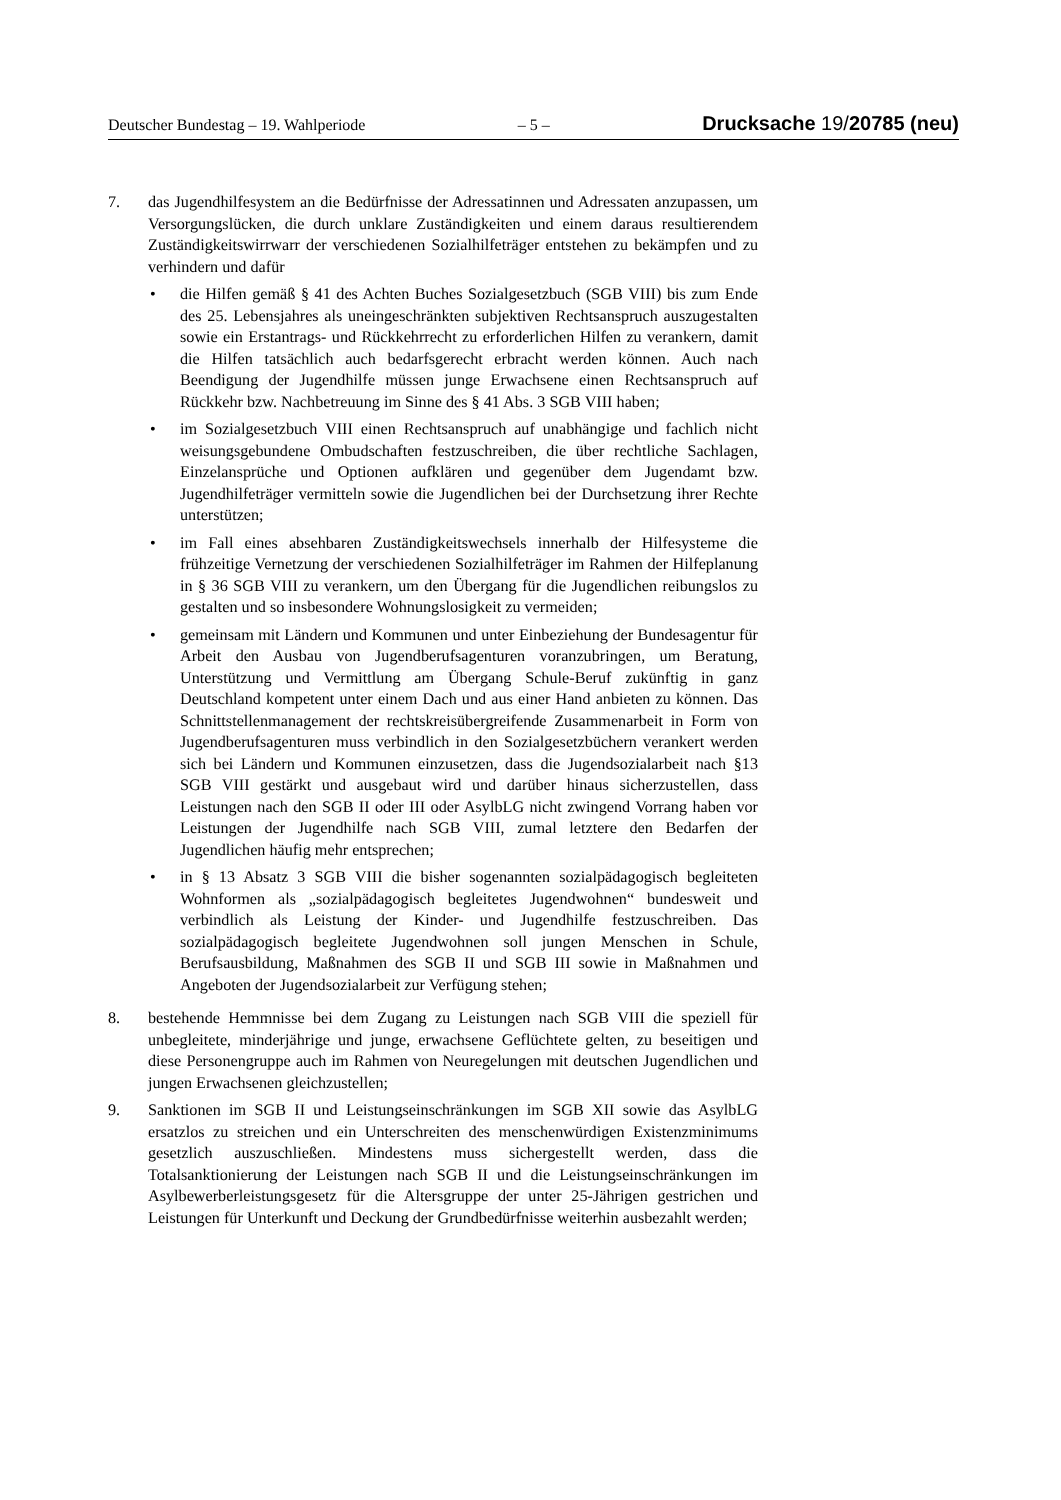Deutscher Bundestag – 19. Wahlperiode – 5 – Drucksache 19/20785 (neu)
7. das Jugendhilfesystem an die Bedürfnisse der Adressatinnen und Adressaten anzupassen, um Versorgungslücken, die durch unklare Zuständigkeiten und einem daraus resultierendem Zuständigkeitswirrwarr der verschiedenen Sozialhilfeträger entstehen zu bekämpfen und zu verhindern und dafür
• die Hilfen gemäß § 41 des Achten Buches Sozialgesetzbuch (SGB VIII) bis zum Ende des 25. Lebensjahres als uneingeschränkten subjektiven Rechtsanspruch auszugestalten sowie ein Erstantrags- und Rückkehrrecht zu erforderlichen Hilfen zu verankern, damit die Hilfen tatsächlich auch bedarfsgerecht erbracht werden können. Auch nach Beendigung der Jugendhilfe müssen junge Erwachsene einen Rechtsanspruch auf Rückkehr bzw. Nachbetreuung im Sinne des § 41 Abs. 3 SGB VIII haben;
• im Sozialgesetzbuch VIII einen Rechtsanspruch auf unabhängige und fachlich nicht weisungsgebundene Ombudschaften festzuschreiben, die über rechtliche Sachlagen, Einzelansprüche und Optionen aufklären und gegenüber dem Jugendamt bzw. Jugendhilfeträger vermitteln sowie die Jugendlichen bei der Durchsetzung ihrer Rechte unterstützen;
• im Fall eines absehbaren Zuständigkeitswechsels innerhalb der Hilfesysteme die frühzeitige Vernetzung der verschiedenen Sozialhilfeträger im Rahmen der Hilfeplanung in § 36 SGB VIII zu verankern, um den Übergang für die Jugendlichen reibungslos zu gestalten und so insbesondere Wohnungslosigkeit zu vermeiden;
• gemeinsam mit Ländern und Kommunen und unter Einbeziehung der Bundesagentur für Arbeit den Ausbau von Jugendberufsagenturen voranzubringen, um Beratung, Unterstützung und Vermittlung am Übergang Schule-Beruf zukünftig in ganz Deutschland kompetent unter einem Dach und aus einer Hand anbieten zu können. Das Schnittstellenmanagement der rechtskreisübergreifende Zusammenarbeit in Form von Jugendberufsagenturen muss verbindlich in den Sozialgesetzbüchern verankert werden sich bei Ländern und Kommunen einzusetzen, dass die Jugendsozialarbeit nach §13 SGB VIII gestärkt und ausgebaut wird und darüber hinaus sicherzustellen, dass Leistungen nach den SGB II oder III oder AsylbLG nicht zwingend Vorrang haben vor Leistungen der Jugendhilfe nach SGB VIII, zumal letztere den Bedarfen der Jugendlichen häufig mehr entsprechen;
• in § 13 Absatz 3 SGB VIII die bisher sogenannten sozialpädagogisch begleiteten Wohnformen als „sozialpädagogisch begleitetes Jugendwohnen“ bundesweit und verbindlich als Leistung der Kinder- und Jugendhilfe festzuschreiben. Das sozialpädagogisch begleitete Jugendwohnen soll jungen Menschen in Schule, Berufsausbildung, Maßnahmen des SGB II und SGB III sowie in Maßnahmen und Angeboten der Jugendsozialarbeit zur Verfügung stehen;
8. bestehende Hemmnisse bei dem Zugang zu Leistungen nach SGB VIII die speziell für unbegleitete, minderjährige und junge, erwachsene Geflüchtete gelten, zu beseitigen und diese Personengruppe auch im Rahmen von Neuregelungen mit deutschen Jugendlichen und jungen Erwachsenen gleichzustellen;
9. Sanktionen im SGB II und Leistungseinschränkungen im SGB XII sowie das AsylbLG ersatzlos zu streichen und ein Unterschreiten des menschenwürdigen Existenzminimums gesetzlich auszuschließen. Mindestens muss sichergestellt werden, dass die Totalsanktionierung der Leistungen nach SGB II und die Leistungseinschränkungen im Asylbewerberleistungsgesetz für die Altersgruppe der unter 25-Jährigen gestrichen und Leistungen für Unterkunft und Deckung der Grundbedürfnisse weiterhin ausbezahlt werden;